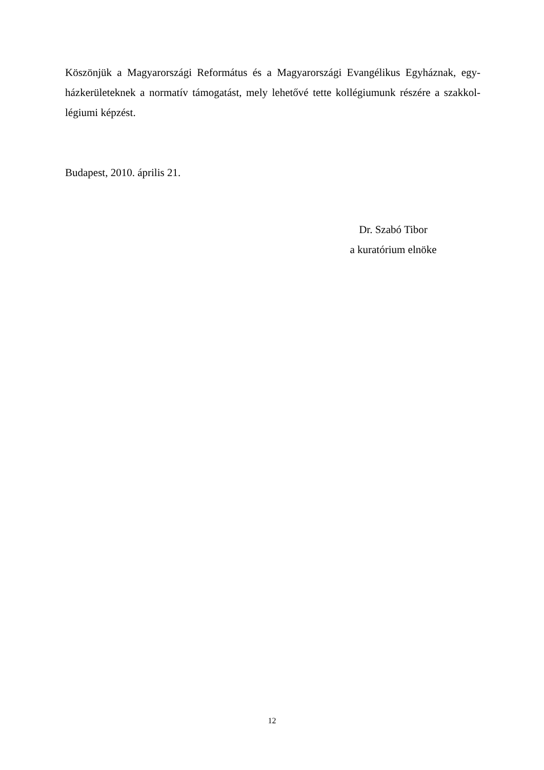Köszönjük a Magyarországi Református és a Magyarországi Evangélikus Egyháznak, egy­házkerületeknek a normatív támogatást, mely lehetővé tette kollégiumunk részére a szakkol­légiumi képzést.
Budapest, 2010. április 21.
Dr. Szabó Tibor
a kuratórium elnöke
12